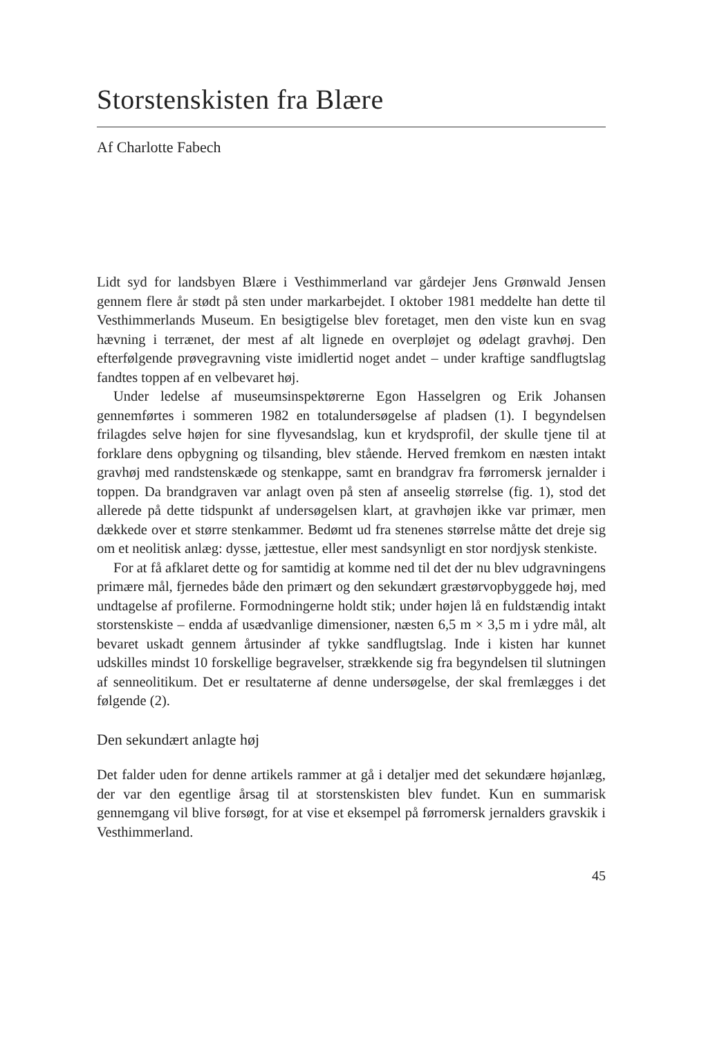Storstenskisten fra Blære
Af Charlotte Fabech
Lidt syd for landsbyen Blære i Vesthimmerland var gårdejer Jens Grønwald Jensen gennem flere år stødt på sten under markarbejdet. I oktober 1981 meddelte han dette til Vesthimmerlands Museum. En besigtigelse blev foretaget, men den viste kun en svag hævning i terrænet, der mest af alt lignede en overpløjet og ødelagt gravhøj. Den efterfølgende prøvegravning viste imidlertid noget andet – under kraftige sandflugtslag fandtes toppen af en velbevaret høj.
Under ledelse af museumsinspektørerne Egon Hasselgren og Erik Johansen gennemførtes i sommeren 1982 en totalundersøgelse af pladsen (1). I begyndelsen frilagdes selve højen for sine flyvesandslag, kun et krydsprofil, der skulle tjene til at forklare dens opbygning og tilsanding, blev stående. Herved fremkom en næsten intakt gravhøj med randstenskæde og stenkappe, samt en brandgrav fra førromersk jernalder i toppen. Da brandgraven var anlagt oven på sten af anseelig størrelse (fig. 1), stod det allerede på dette tidspunkt af undersøgelsen klart, at gravhøjen ikke var primær, men dækkede over et større stenkammer. Bedømt ud fra stenenes størrelse måtte det dreje sig om et neolitisk anlæg: dysse, jættestue, eller mest sandsynligt en stor nordjysk stenkiste.
For at få afklaret dette og for samtidig at komme ned til det der nu blev udgravningens primære mål, fjernedes både den primært og den sekundært græstørvopbyggede høj, med undtagelse af profilerne. Formodningerne holdt stik; under højen lå en fuldstændig intakt storstenskiste – endda af usædvanlige dimensioner, næsten 6,5 m × 3,5 m i ydre mål, alt bevaret uskadt gennem årtusinder af tykke sandflugtslag. Inde i kisten har kunnet udskilles mindst 10 forskellige begravelser, strækkende sig fra begyndelsen til slutningen af senneolitikum. Det er resultaterne af denne undersøgelse, der skal fremlægges i det følgende (2).
Den sekundært anlagte høj
Det falder uden for denne artikels rammer at gå i detaljer med det sekundære højanlæg, der var den egentlige årsag til at storstenskisten blev fundet. Kun en summarisk gennemgang vil blive forsøgt, for at vise et eksempel på førromersk jernalders gravskik i Vesthimmerland.
45